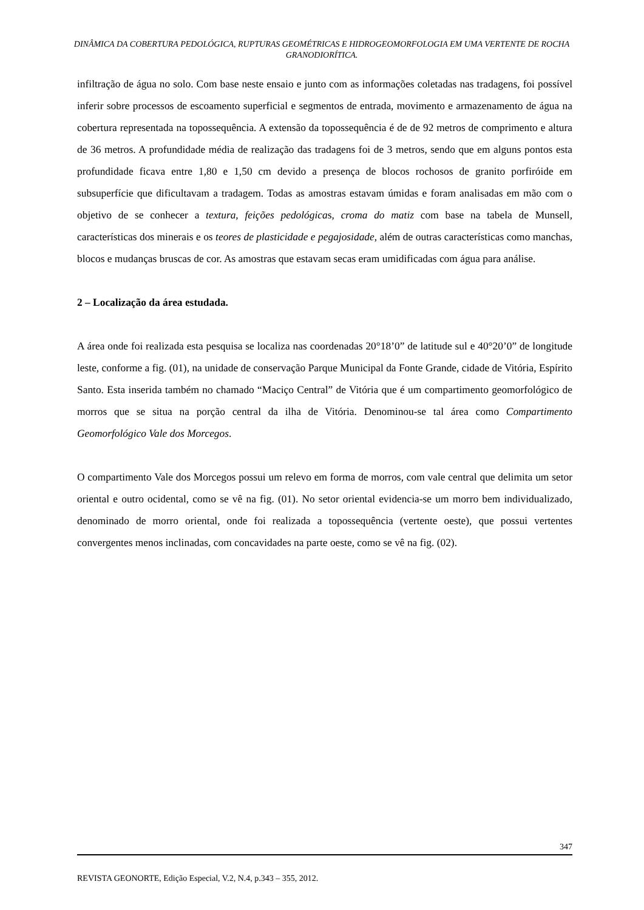DINÂMICA DA COBERTURA PEDOLÓGICA, RUPTURAS GEOMÉTRICAS E HIDROGEOMORFOLOGIA EM UMA VERTENTE DE ROCHA GRANODIORÍTICA.
infiltração de água no solo. Com base neste ensaio e junto com as informações coletadas nas tradagens, foi possível inferir sobre processos de escoamento superficial e segmentos de entrada, movimento e armazenamento de água na cobertura representada na topossequência. A extensão da topossequência é de de 92 metros de comprimento e altura de 36 metros. A profundidade média de realização das tradagens foi de 3 metros, sendo que em alguns pontos esta profundidade ficava entre 1,80 e 1,50 cm devido a presença de blocos rochosos de granito porfiróide em subsuperfície que dificultavam a tradagem. Todas as amostras estavam úmidas e foram analisadas em mão com o objetivo de se conhecer a textura, feições pedológicas, croma do matiz com base na tabela de Munsell, características dos minerais e os teores de plasticidade e pegajosidade, além de outras características como manchas, blocos e mudanças bruscas de cor. As amostras que estavam secas eram umidificadas com água para análise.
2 – Localização da área estudada.
A área onde foi realizada esta pesquisa se localiza nas coordenadas 20°18’0” de latitude sul e 40°20’0” de longitude leste, conforme a fig. (01), na unidade de conservação Parque Municipal da Fonte Grande, cidade de Vitória, Espírito Santo. Esta inserida também no chamado “Maciço Central” de Vitória que é um compartimento geomorfológico de morros que se situa na porção central da ilha de Vitória. Denominou-se tal área como Compartimento Geomorfológico Vale dos Morcegos.
O compartimento Vale dos Morcegos possui um relevo em forma de morros, com vale central que delimita um setor oriental e outro ocidental, como se vê na fig. (01). No setor oriental evidencia-se um morro bem individualizado, denominado de morro oriental, onde foi realizada a topossequência (vertente oeste), que possui vertentes convergentes menos inclinadas, com concavidades na parte oeste, como se vê na fig. (02).
347
REVISTA GEONORTE, Edição Especial, V.2, N.4, p.343 – 355, 2012.